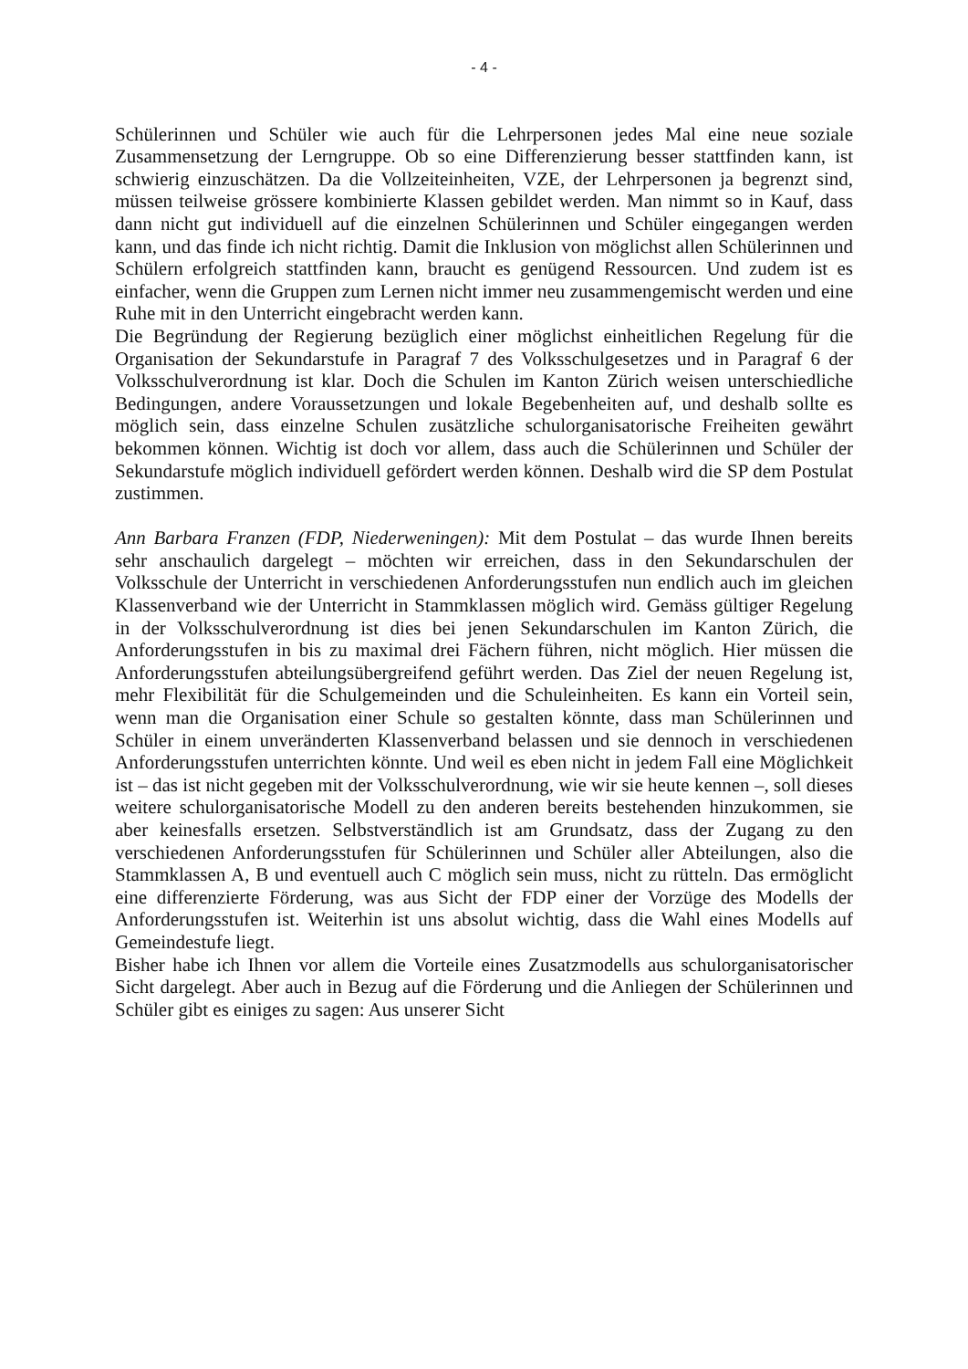- 4 -
Schülerinnen und Schüler wie auch für die Lehrpersonen jedes Mal eine neue soziale Zusammensetzung der Lerngruppe. Ob so eine Differenzierung besser stattfinden kann, ist schwierig einzuschätzen. Da die Vollzeiteinheiten, VZE, der Lehrpersonen ja begrenzt sind, müssen teilweise grössere kombinierte Klassen gebildet werden. Man nimmt so in Kauf, dass dann nicht gut individuell auf die einzelnen Schülerinnen und Schüler eingegangen werden kann, und das finde ich nicht richtig. Damit die Inklusion von möglichst allen Schülerinnen und Schülern erfolgreich stattfinden kann, braucht es genügend Ressourcen. Und zudem ist es einfacher, wenn die Gruppen zum Lernen nicht immer neu zusammengemischt werden und eine Ruhe mit in den Unterricht eingebracht werden kann.
Die Begründung der Regierung bezüglich einer möglichst einheitlichen Regelung für die Organisation der Sekundarstufe in Paragraf 7 des Volksschulgesetzes und in Paragraf 6 der Volksschulverordnung ist klar. Doch die Schulen im Kanton Zürich weisen unterschiedliche Bedingungen, andere Voraussetzungen und lokale Begebenheiten auf, und deshalb sollte es möglich sein, dass einzelne Schulen zusätzliche schulorganisatorische Freiheiten gewährt bekommen können. Wichtig ist doch vor allem, dass auch die Schülerinnen und Schüler der Sekundarstufe möglich individuell gefördert werden können. Deshalb wird die SP dem Postulat zustimmen.
Ann Barbara Franzen (FDP, Niederweningen): Mit dem Postulat – das wurde Ihnen bereits sehr anschaulich dargelegt – möchten wir erreichen, dass in den Sekundarschulen der Volksschule der Unterricht in verschiedenen Anforderungsstufen nun endlich auch im gleichen Klassenverband wie der Unterricht in Stammklassen möglich wird. Gemäss gültiger Regelung in der Volksschulverordnung ist dies bei jenen Sekundarschulen im Kanton Zürich, die Anforderungsstufen in bis zu maximal drei Fächern führen, nicht möglich. Hier müssen die Anforderungsstufen abteilungsübergreifend geführt werden. Das Ziel der neuen Regelung ist, mehr Flexibilität für die Schulgemeinden und die Schuleinheiten. Es kann ein Vorteil sein, wenn man die Organisation einer Schule so gestalten könnte, dass man Schülerinnen und Schüler in einem unveränderten Klassenverband belassen und sie dennoch in verschiedenen Anforderungsstufen unterrichten könnte. Und weil es eben nicht in jedem Fall eine Möglichkeit ist – das ist nicht gegeben mit der Volksschulverordnung, wie wir sie heute kennen –, soll dieses weitere schulorganisatorische Modell zu den anderen bereits bestehenden hinzukommen, sie aber keinesfalls ersetzen. Selbstverständlich ist am Grundsatz, dass der Zugang zu den verschiedenen Anforderungsstufen für Schülerinnen und Schüler aller Abteilungen, also die Stammklassen A, B und eventuell auch C möglich sein muss, nicht zu rütteln. Das ermöglicht eine differenzierte Förderung, was aus Sicht der FDP einer der Vorzüge des Modells der Anforderungsstufen ist. Weiterhin ist uns absolut wichtig, dass die Wahl eines Modells auf Gemeindestufe liegt.
Bisher habe ich Ihnen vor allem die Vorteile eines Zusatzmodells aus schulorganisatorischer Sicht dargelegt. Aber auch in Bezug auf die Förderung und die Anliegen der Schülerinnen und Schüler gibt es einiges zu sagen: Aus unserer Sicht